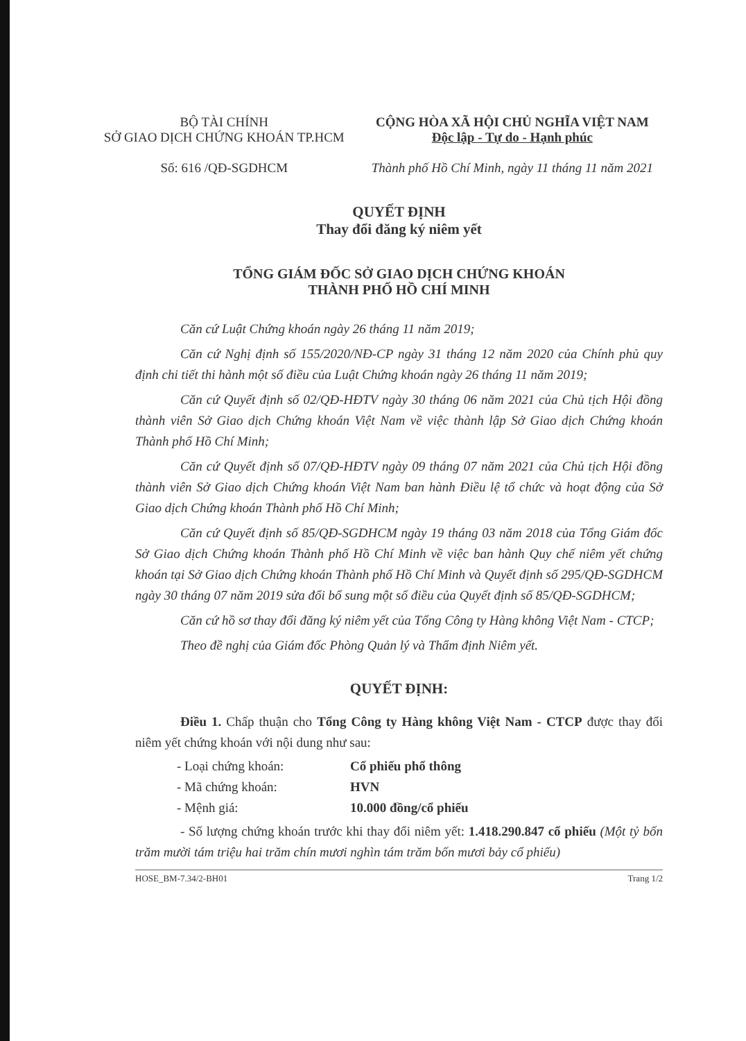BỘ TÀI CHÍNH
SỞ GIAO DỊCH CHỨNG KHOÁN TP.HCM
Số: 616 /QĐ-SGDHCM
CỘNG HÒA XÃ HỘI CHỦ NGHĨA VIỆT NAM
Độc lập - Tự do - Hạnh phúc
Thành phố Hồ Chí Minh, ngày 11 tháng 11 năm 2021
QUYẾT ĐỊNH
Thay đổi đăng ký niêm yết
TỔNG GIÁM ĐỐC SỞ GIAO DỊCH CHỨNG KHOÁN
THÀNH PHỐ HỒ CHÍ MINH
Căn cứ Luật Chứng khoán ngày 26 tháng 11 năm 2019;
Căn cứ Nghị định số 155/2020/NĐ-CP ngày 31 tháng 12 năm 2020 của Chính phủ quy định chi tiết thi hành một số điều của Luật Chứng khoán ngày 26 tháng 11 năm 2019;
Căn cứ Quyết định số 02/QĐ-HĐTV ngày 30 tháng 06 năm 2021 của Chủ tịch Hội đồng thành viên Sở Giao dịch Chứng khoán Việt Nam về việc thành lập Sở Giao dịch Chứng khoán Thành phố Hồ Chí Minh;
Căn cứ Quyết định số 07/QĐ-HĐTV ngày 09 tháng 07 năm 2021 của Chủ tịch Hội đồng thành viên Sở Giao dịch Chứng khoán Việt Nam ban hành Điều lệ tổ chức và hoạt động của Sở Giao dịch Chứng khoán Thành phố Hồ Chí Minh;
Căn cứ Quyết định số 85/QĐ-SGDHCM ngày 19 tháng 03 năm 2018 của Tổng Giám đốc Sở Giao dịch Chứng khoán Thành phố Hồ Chí Minh về việc ban hành Quy chế niêm yết chứng khoán tại Sở Giao dịch Chứng khoán Thành phố Hồ Chí Minh và Quyết định số 295/QĐ-SGDHCM ngày 30 tháng 07 năm 2019 sửa đổi bổ sung một số điều của Quyết định số 85/QĐ-SGDHCM;
Căn cứ hồ sơ thay đổi đăng ký niêm yết của Tổng Công ty Hàng không Việt Nam - CTCP;
Theo đề nghị của Giám đốc Phòng Quản lý và Thẩm định Niêm yết.
QUYẾT ĐỊNH:
Điều 1. Chấp thuận cho Tổng Công ty Hàng không Việt Nam - CTCP được thay đổi niêm yết chứng khoán với nội dung như sau:
- Loại chứng khoán: Cổ phiếu phổ thông
- Mã chứng khoán: HVN
- Mệnh giá: 10.000 đồng/cổ phiếu
- Số lượng chứng khoán trước khi thay đổi niêm yết: 1.418.290.847 cổ phiếu (Một tỷ bốn trăm mười tám triệu hai trăm chín mươi nghìn tám trăm bốn mươi bảy cổ phiếu)
HOSE_BM-7.34/2-BH01 Trang 1/2